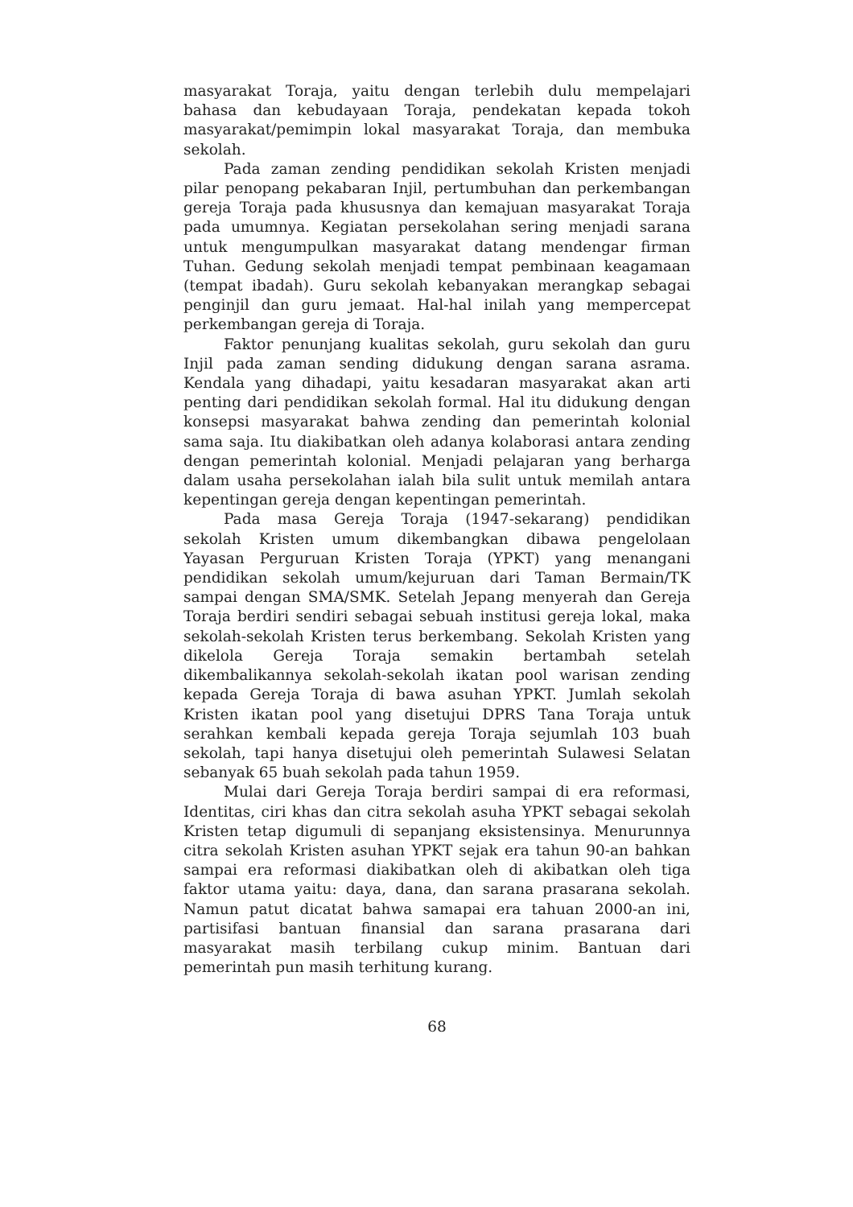masyarakat Toraja, yaitu dengan terlebih dulu mempelajari bahasa dan kebudayaan Toraja, pendekatan kepada tokoh masyarakat/pemimpin lokal masyarakat Toraja, dan membuka sekolah.
Pada zaman zending pendidikan sekolah Kristen menjadi pilar penopang pekabaran Injil, pertumbuhan dan perkembangan gereja Toraja pada khususnya dan kemajuan masyarakat Toraja pada umumnya. Kegiatan persekolahan sering menjadi sarana untuk mengumpulkan masyarakat datang mendengar firman Tuhan. Gedung sekolah menjadi tempat pembinaan keagamaan (tempat ibadah). Guru sekolah kebanyakan merangkap sebagai penginjil dan guru jemaat. Hal-hal inilah yang mempercepat perkembangan gereja di Toraja.
Faktor penunjang kualitas sekolah, guru sekolah dan guru Injil pada zaman sending didukung dengan sarana asrama. Kendala yang dihadapi, yaitu kesadaran masyarakat akan arti penting dari pendidikan sekolah formal. Hal itu didukung dengan konsepsi masyarakat bahwa zending dan pemerintah kolonial sama saja. Itu diakibatkan oleh adanya kolaborasi antara zending dengan pemerintah kolonial. Menjadi pelajaran yang berharga dalam usaha persekolahan ialah bila sulit untuk memilah antara kepentingan gereja dengan kepentingan pemerintah.
Pada masa Gereja Toraja (1947-sekarang) pendidikan sekolah Kristen umum dikembangkan dibawa pengelolaan Yayasan Perguruan Kristen Toraja (YPKT) yang menangani pendidikan sekolah umum/kejuruan dari Taman Bermain/TK sampai dengan SMA/SMK. Setelah Jepang menyerah dan Gereja Toraja berdiri sendiri sebagai sebuah institusi gereja lokal, maka sekolah-sekolah Kristen terus berkembang. Sekolah Kristen yang dikelola Gereja Toraja semakin bertambah setelah dikembalikannya sekolah-sekolah ikatan pool warisan zending kepada Gereja Toraja di bawa asuhan YPKT. Jumlah sekolah Kristen ikatan pool yang disetujui DPRS Tana Toraja untuk serahkan kembali kepada gereja Toraja sejumlah 103 buah sekolah, tapi hanya disetujui oleh pemerintah Sulawesi Selatan sebanyak 65 buah sekolah pada tahun 1959.
Mulai dari Gereja Toraja berdiri sampai di era reformasi, Identitas, ciri khas dan citra sekolah asuha YPKT sebagai sekolah Kristen tetap digumuli di sepanjang eksistensinya. Menurunnya citra sekolah Kristen asuhan YPKT sejak era tahun 90-an bahkan sampai era reformasi diakibatkan oleh di akibatkan oleh tiga faktor utama yaitu: daya, dana, dan sarana prasarana sekolah. Namun patut dicatat bahwa samapai era tahuan 2000-an ini, partisifasi bantuan finansial dan sarana prasarana dari masyarakat masih terbilang cukup minim. Bantuan dari pemerintah pun masih terhitung kurang.
68